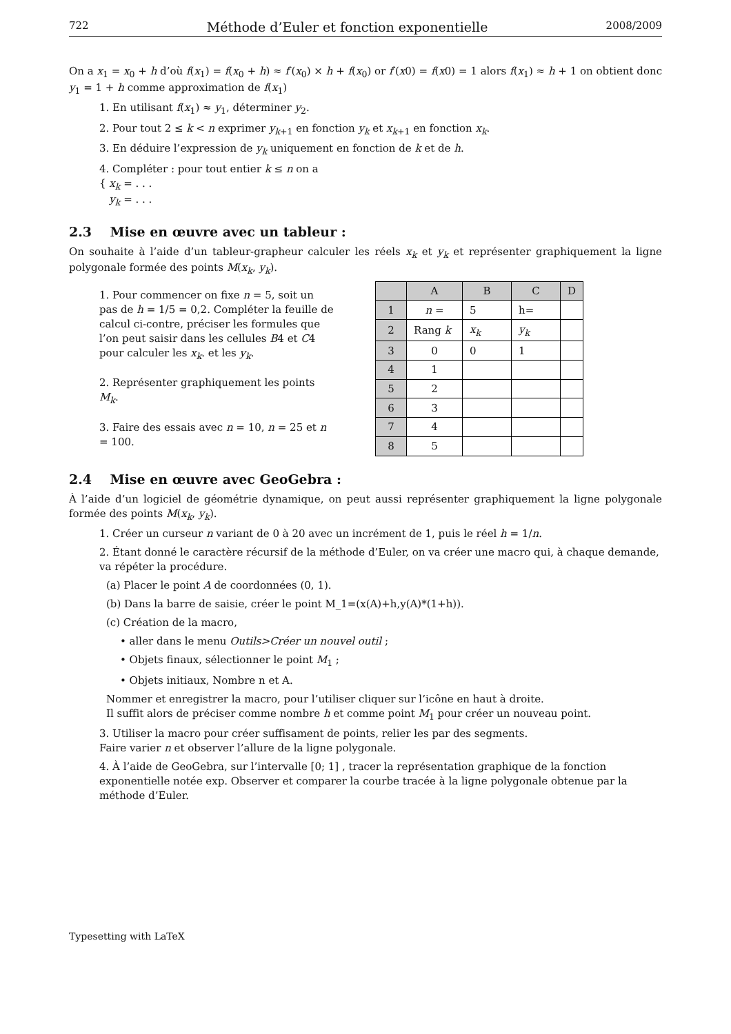722 Méthode d’Euler et fonction exponentielle 2008/2009
On a x<sub>1</sub> = x<sub>0</sub> + h d’où f(x<sub>1</sub>) = f(x<sub>0</sub> + h) ≈ f′(x<sub>0</sub>) × h + f(x<sub>0</sub>) or f′(x0) = f(x0) = 1 alors f(x<sub>1</sub>) ≈ h + 1 on obtient donc y<sub>1</sub> = 1 + h comme approximation de f(x<sub>1</sub>)
1. En utilisant f(x<sub>1</sub>) ≈ y<sub>1</sub>, déterminer y<sub>2</sub>.
2. Pour tout 2 ≤ k < n exprimer y<sub>k+1</sub> en fonction y<sub>k</sub> et x<sub>k+1</sub> en fonction x<sub>k</sub>.
3. En déduire l’expression de y<sub>k</sub> uniquement en fonction de k et de h.
4. Compléter : pour tout entier k ≤ n on a
{ x<sub>k</sub> = . . .
y<sub>k</sub> = . . .
2.3 Mise en œuvre avec un tableur :
On souhaite à l’aide d’un tableur-grapheur calculer les réels x<sub>k</sub> et y<sub>k</sub> et représenter graphiquement la ligne polygonale formée des points M(x<sub>k</sub>, y<sub>k</sub>).
1. Pour commencer on fixe n = 5, soit un pas de h = 1/5 = 0,2. Compléter la feuille de calcul ci-contre, préciser les formules que l’on peut saisir dans les cellules B4 et C4 pour calculer les x<sub>k</sub>. et les y<sub>k</sub>.
2. Représenter graphiquement les points M<sub>k</sub>.
3. Faire des essais avec n = 10, n = 25 et n = 100.
| | A | B | C | D |
| --- | --- | --- | --- | --- |
| 1 | n = | 5 | h= | |
| 2 | Rang k | x<sub>k</sub> | y<sub>k</sub> | |
| 3 | 0 | 0 | 1 | |
| 4 | 1 | | | |
| 5 | 2 | | | |
| 6 | 3 | | | |
| 7 | 4 | | | |
| 8 | 5 | | | |
2.4 Mise en œuvre avec GeoGebra :
À l’aide d’un logiciel de géométrie dynamique, on peut aussi représenter graphiquement la ligne polygonale formée des points M(x<sub>k</sub>, y<sub>k</sub>).
1. Créer un curseur n variant de 0 à 20 avec un incrément de 1, puis le réel h = 1/n.
2. Étant donné le caractère récursif de la méthode d’Euler, on va créer une macro qui, à chaque demande, va répéter la procédure.
(a) Placer le point A de coordonnées (0, 1).
(b) Dans la barre de saisie, créer le point M_1=(x(A)+h,y(A)*(1+h)).
(c) Création de la macro,
• aller dans le menu Outils>Créer un nouvel outil ;
• Objets finaux, sélectionner le point M<sub>1</sub> ;
• Objets initiaux, Nombre n et A.
Nommer et enregistrer la macro, pour l’utiliser cliquer sur l’icône en haut à droite.
Il suffit alors de préciser comme nombre h et comme point M<sub>1</sub> pour créer un nouveau point.
3. Utiliser la macro pour créer suffisament de points, relier les par des segments.
Faire varier n et observer l’allure de la ligne polygonale.
4. À l’aide de GeoGebra, sur l’intervalle [0; 1] , tracer la représentation graphique de la fonction exponentielle notée exp. Observer et comparer la courbe tracée à la ligne polygonale obtenue par la méthode d’Euler.
Typesetting with LaTeX